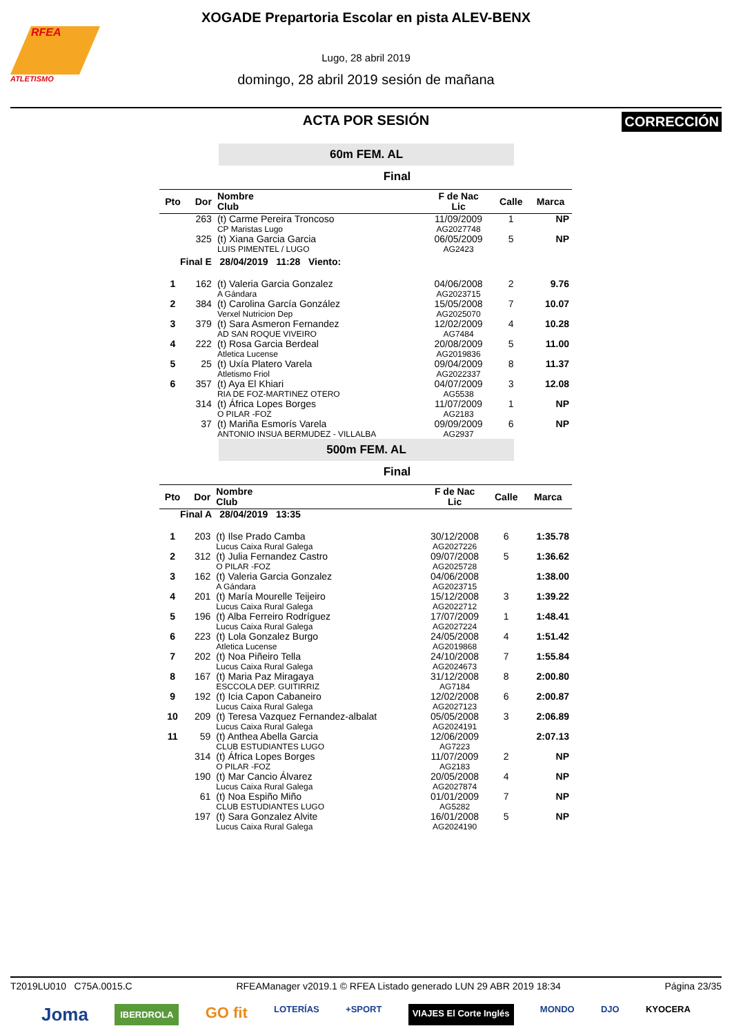RFEA
ATLETISMO
XOGADE Prepartoria Escolar en pista ALEV-BENX
Lugo, 28 abril 2019
domingo, 28 abril 2019 sesión de mañana
ACTA POR SESIÓN
CORRECCIÓN
60m FEM. AL
Final
| Pto | Dor | Nombre Club | F de Nac Lic | Calle | Marca |
| --- | --- | --- | --- | --- | --- |
| | 263 | (t) Carme Pereira Troncoso CP Maristas Lugo | 11/09/2009 AG2027748 | 1 | NP |
| | 325 | (t) Xiana Garcia Garcia LUIS PIMENTEL / LUGO | 06/05/2009 AG2423 | 5 | NP |
| Final E 28/04/2019 11:28 Viento: | | | | | |
| 1 | 162 | (t) Valeria Garcia Gonzalez A Gándara | 04/06/2008 AG2023715 | 2 | 9.76 |
| 2 | 384 | (t) Carolina García González Verxel Nutricion Dep | 15/05/2008 AG2025070 | 7 | 10.07 |
| 3 | 379 | (t) Sara Asmeron Fernandez AD SAN ROQUE VIVEIRO | 12/02/2009 AG7484 | 4 | 10.28 |
| 4 | 222 | (t) Rosa Garcia Berdeal Atletica Lucense | 20/08/2009 AG2019836 | 5 | 11.00 |
| 5 | 25 | (t) Uxía Platero Varela Atletismo Friol | 09/04/2009 AG2022337 | 8 | 11.37 |
| 6 | 357 | (t) Aya El Khiari RIA DE FOZ-MARTINEZ OTERO | 04/07/2009 AG5538 | 3 | 12.08 |
| | 314 | (t) África Lopes Borges O PILAR -FOZ | 11/07/2009 AG2183 | 1 | NP |
| | 37 | (t) Mariña Esmorís Varela ANTONIO INSUA BERMUDEZ - VILLALBA | 09/09/2009 AG2937 | 6 | NP |
500m FEM. AL
Final
| Pto | Dor | Nombre Club | F de Nac Lic | Calle | Marca |
| --- | --- | --- | --- | --- | --- |
| Final A 28/04/2019 13:35 | | | | | |
| 1 | 203 | (t) Ilse Prado Camba Lucus Caixa Rural Galega | 30/12/2008 AG2027226 | 6 | 1:35.78 |
| 2 | 312 | (t) Julia Fernandez Castro O PILAR -FOZ | 09/07/2008 AG2025728 | 5 | 1:36.62 |
| 3 | 162 | (t) Valeria Garcia Gonzalez A Gándara | 04/06/2008 AG2023715 | | 1:38.00 |
| 4 | 201 | (t) María Mourelle Teijeiro Lucus Caixa Rural Galega | 15/12/2008 AG2022712 | 3 | 1:39.22 |
| 5 | 196 | (t) Alba Ferreiro Rodríguez Lucus Caixa Rural Galega | 17/07/2009 AG2027224 | 1 | 1:48.41 |
| 6 | 223 | (t) Lola Gonzalez Burgo Atletica Lucense | 24/05/2008 AG2019868 | 4 | 1:51.42 |
| 7 | 202 | (t) Noa Piñeiro Tella Lucus Caixa Rural Galega | 24/10/2008 AG2024673 | 7 | 1:55.84 |
| 8 | 167 | (t) Maria Paz Miragaya ESCCOLA DEP. GUITIRRIZ | 31/12/2008 AG7184 | 8 | 2:00.80 |
| 9 | 192 | (t) Icia Capon Cabaneiro Lucus Caixa Rural Galega | 12/02/2008 AG2027123 | 6 | 2:00.87 |
| 10 | 209 | (t) Teresa Vazquez Fernandez-albalat Lucus Caixa Rural Galega | 05/05/2008 AG2024191 | 3 | 2:06.89 |
| 11 | 59 | (t) Anthea Abella Garcia CLUB ESTUDIANTES LUGO | 12/06/2009 AG7223 | | 2:07.13 |
| | 314 | (t) África Lopes Borges O PILAR -FOZ | 11/07/2009 AG2183 | 2 | NP |
| | 190 | (t) Mar Cancio Álvarez Lucus Caixa Rural Galega | 20/05/2008 AG2027874 | 4 | NP |
| | 61 | (t) Noa Espiño Miño CLUB ESTUDIANTES LUGO | 01/01/2009 AG5282 | 7 | NP |
| | 197 | (t) Sara Gonzalez Alvite Lucus Caixa Rural Galega | 16/01/2008 AG2024190 | 5 | NP |
T2019LU010 C75A.0015.C RFEAManager v2019.1 © RFEA Listado generado LUN 29 ABR 2019 18:34 Página 23/35
Joma IBERDROLA GO fit LOTERÍAS +SPORT VIAJES El Corte Inglés MONDO DJO KYOCERA